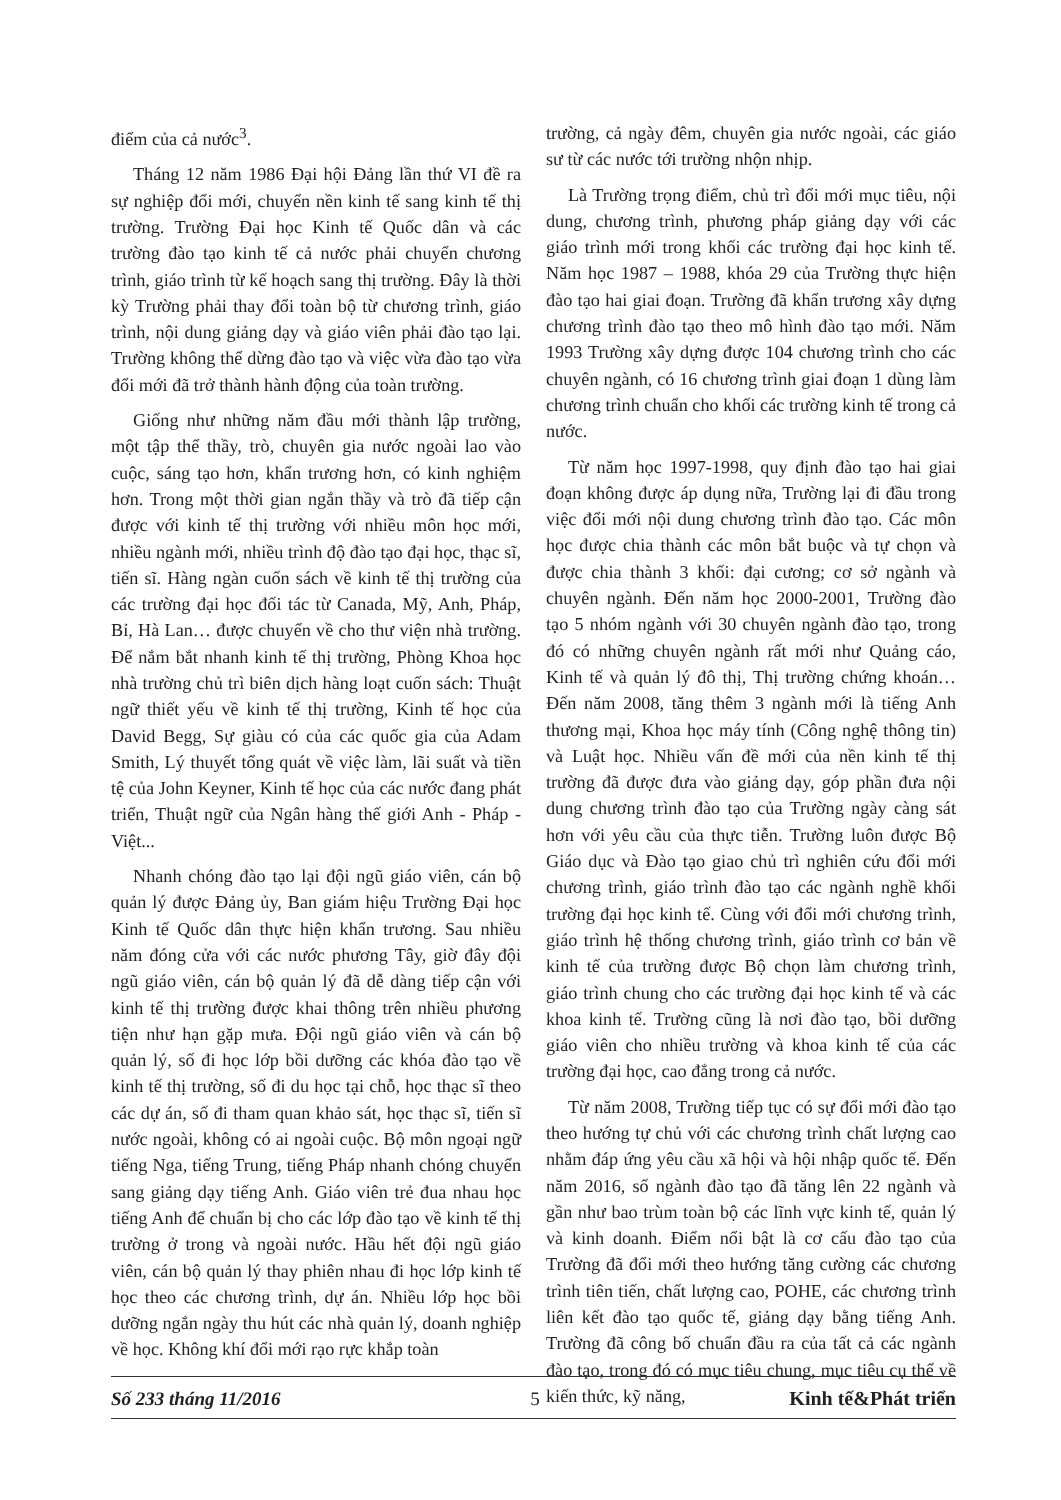điểm của cả nước<sup>3</sup>.
Tháng 12 năm 1986 Đại hội Đảng lần thứ VI đề ra sự nghiệp đổi mới, chuyển nền kinh tế sang kinh tế thị trường. Trường Đại học Kinh tế Quốc dân và các trường đào tạo kinh tế cả nước phải chuyển chương trình, giáo trình từ kế hoạch sang thị trường. Đây là thời kỳ Trường phải thay đổi toàn bộ từ chương trình, giáo trình, nội dung giảng dạy và giáo viên phải đào tạo lại. Trường không thể dừng đào tạo và việc vừa đào tạo vừa đổi mới đã trở thành hành động của toàn trường.
Giống như những năm đầu mới thành lập trường, một tập thể thầy, trò, chuyên gia nước ngoài lao vào cuộc, sáng tạo hơn, khẩn trương hơn, có kinh nghiệm hơn. Trong một thời gian ngắn thầy và trò đã tiếp cận được với kinh tế thị trường với nhiều môn học mới, nhiều ngành mới, nhiều trình độ đào tạo đại học, thạc sĩ, tiến sĩ. Hàng ngàn cuốn sách về kinh tế thị trường của các trường đại học đối tác từ Canada, Mỹ, Anh, Pháp, Bỉ, Hà Lan… được chuyển về cho thư viện nhà trường. Để nắm bắt nhanh kinh tế thị trường, Phòng Khoa học nhà trường chủ trì biên dịch hàng loạt cuốn sách: Thuật ngữ thiết yếu về kinh tế thị trường, Kinh tế học của David Begg, Sự giàu có của các quốc gia của Adam Smith, Lý thuyết tổng quát về việc làm, lãi suất và tiền tệ của John Keyner, Kinh tế học của các nước đang phát triển, Thuật ngữ của Ngân hàng thế giới Anh - Pháp - Việt...
Nhanh chóng đào tạo lại đội ngũ giáo viên, cán bộ quản lý được Đảng ủy, Ban giám hiệu Trường Đại học Kinh tế Quốc dân thực hiện khẩn trương. Sau nhiều năm đóng cửa với các nước phương Tây, giờ đây đội ngũ giáo viên, cán bộ quản lý đã dễ dàng tiếp cận với kinh tế thị trường được khai thông trên nhiều phương tiện như hạn gặp mưa. Đội ngũ giáo viên và cán bộ quản lý, số đi học lớp bồi dưỡng các khóa đào tạo về kinh tế thị trường, số đi du học tại chỗ, học thạc sĩ theo các dự án, số đi tham quan khảo sát, học thạc sĩ, tiến sĩ nước ngoài, không có ai ngoài cuộc. Bộ môn ngoại ngữ tiếng Nga, tiếng Trung, tiếng Pháp nhanh chóng chuyển sang giảng dạy tiếng Anh. Giáo viên trẻ đua nhau học tiếng Anh để chuẩn bị cho các lớp đào tạo về kinh tế thị trường ở trong và ngoài nước. Hầu hết đội ngũ giáo viên, cán bộ quản lý thay phiên nhau đi học lớp kinh tế học theo các chương trình, dự án. Nhiều lớp học bồi dưỡng ngắn ngày thu hút các nhà quản lý, doanh nghiệp về học. Không khí đổi mới rạo rực khắp toàn
trường, cả ngày đêm, chuyên gia nước ngoài, các giáo sư từ các nước tới trường nhộn nhịp.
Là Trường trọng điểm, chủ trì đổi mới mục tiêu, nội dung, chương trình, phương pháp giảng dạy với các giáo trình mới trong khối các trường đại học kinh tế. Năm học 1987 – 1988, khóa 29 của Trường thực hiện đào tạo hai giai đoạn. Trường đã khẩn trương xây dựng chương trình đào tạo theo mô hình đào tạo mới. Năm 1993 Trường xây dựng được 104 chương trình cho các chuyên ngành, có 16 chương trình giai đoạn 1 dùng làm chương trình chuẩn cho khối các trường kinh tế trong cả nước.
Từ năm học 1997-1998, quy định đào tạo hai giai đoạn không được áp dụng nữa, Trường lại đi đầu trong việc đổi mới nội dung chương trình đào tạo. Các môn học được chia thành các môn bắt buộc và tự chọn và được chia thành 3 khối: đại cương; cơ sở ngành và chuyên ngành. Đến năm học 2000-2001, Trường đào tạo 5 nhóm ngành với 30 chuyên ngành đào tạo, trong đó có những chuyên ngành rất mới như Quảng cáo, Kinh tế và quản lý đô thị, Thị trường chứng khoán… Đến năm 2008, tăng thêm 3 ngành mới là tiếng Anh thương mại, Khoa học máy tính (Công nghệ thông tin) và Luật học. Nhiều vấn đề mới của nền kinh tế thị trường đã được đưa vào giảng dạy, góp phần đưa nội dung chương trình đào tạo của Trường ngày càng sát hơn với yêu cầu của thực tiễn. Trường luôn được Bộ Giáo dục và Đào tạo giao chủ trì nghiên cứu đổi mới chương trình, giáo trình đào tạo các ngành nghề khối trường đại học kinh tế. Cùng với đổi mới chương trình, giáo trình hệ thống chương trình, giáo trình cơ bản về kinh tế của trường được Bộ chọn làm chương trình, giáo trình chung cho các trường đại học kinh tế và các khoa kinh tế. Trường cũng là nơi đào tạo, bồi dưỡng giáo viên cho nhiều trường và khoa kinh tế của các trường đại học, cao đẳng trong cả nước.
Từ năm 2008, Trường tiếp tục có sự đổi mới đào tạo theo hướng tự chủ với các chương trình chất lượng cao nhằm đáp ứng yêu cầu xã hội và hội nhập quốc tế. Đến năm 2016, số ngành đào tạo đã tăng lên 22 ngành và gần như bao trùm toàn bộ các lĩnh vực kinh tế, quản lý và kinh doanh. Điểm nổi bật là cơ cấu đào tạo của Trường đã đổi mới theo hướng tăng cường các chương trình tiên tiến, chất lượng cao, POHE, các chương trình liên kết đào tạo quốc tế, giảng dạy bằng tiếng Anh. Trường đã công bố chuẩn đầu ra của tất cả các ngành đào tạo, trong đó có mục tiêu chung, mục tiêu cụ thể về kiến thức, kỹ năng,
Số 233 tháng 11/2016 5 Kinh tế&Phát triển